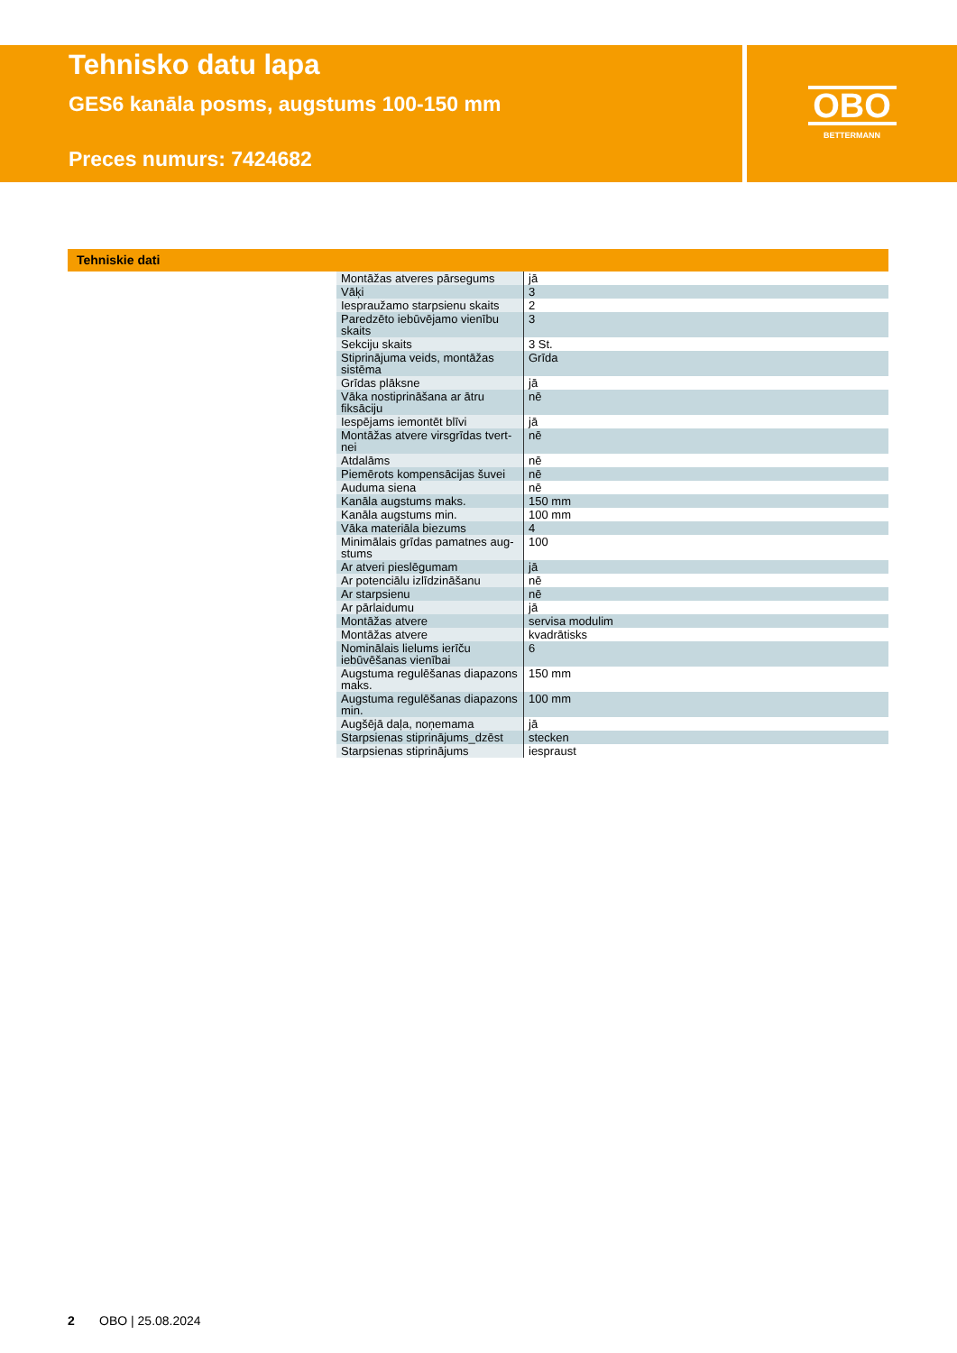Tehnisko datu lapa
GES6 kanāla posms, augstums 100-150 mm
Preces numurs: 7424682
OBO
BETTERMANN
Tehniskie dati
| Montāžas atveres pārsegums | jā |
| Vāķi | 3 |
| Iespraužamo starpsienu skaits | 2 |
| Paredzēto iebūvējamo vienību skaits | 3 |
| Sekciju skaits | 3 St. |
| Stiprinājuma veids, montāžas sistēma | Grīda |
| Grīdas plāksne | jā |
| Vāka nostiprināšana ar ātru fiksāciju | nē |
| Iespējams iemontēt blīvi | jā |
| Montāžas atvere virsgrīdas tvert-nei | nē |
| Atdalāms | nē |
| Piemērots kompensācijas šuvei | nē |
| Auduma siena | nē |
| Kanāla augstums maks. | 150 mm |
| Kanāla augstums min. | 100 mm |
| Vāka materiāla biezums | 4 |
| Minimālais grīdas pamatnes aug-stums | 100 |
| Ar atveri pieslēgumam | jā |
| Ar potenciālu izlīdzināšanu | nē |
| Ar starpsienu | nē |
| Ar pārlaidumu | jā |
| Montāžas atvere | servisa modulim |
| Montāžas atvere | kvadrātisks |
| Nominālais lielums ierīču iebūvēšanas vienībai | 6 |
| Augstuma regulēšanas diapazons maks. | 150 mm |
| Augstuma regulēšanas diapazons min. | 100 mm |
| Augšējā daļa, noņemama | jā |
| Starpsienas stiprinājums_dzēst | stecken |
| Starpsienas stiprinājums | iespraust |
2 OBO | 25.08.2024